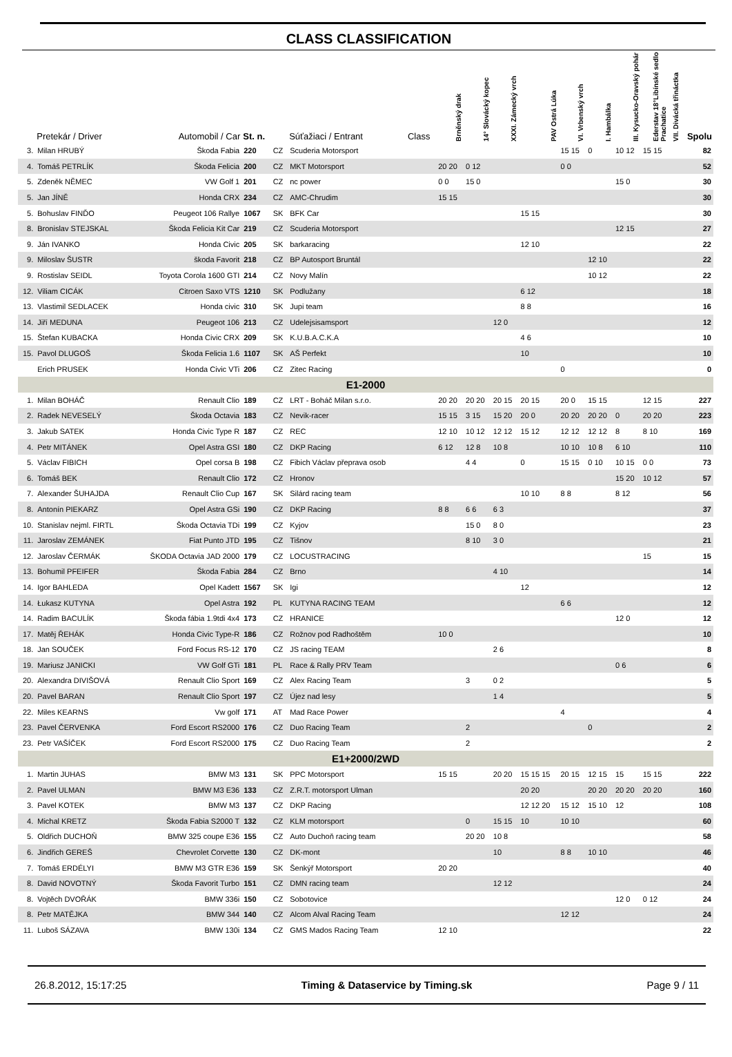CLASS CLASSIFICATION
| | Pretekár / Driver | Automobil / Car | St. n. | | Súťažiaci / Entrant | Class | Brněnský drak | 14° Slovácký kopec | XXXI. Zámecký vrch | PAV Ostrá Lúka | VI. Vrbenský vrch | I. Hambálka | III. Kysucko-Oravský pohár | Ederstav 18°Libínské sedlo Prachatice | VII. Divácká třináctka | Spolu |
| --- | --- | --- | --- | --- | --- | --- | --- | --- | --- | --- | --- | --- | --- | --- | --- | --- |
| 3. | Milan HRUBÝ | Škoda Fabia | 220 | CZ | Scuderia Motorsport | | | | | | 15 15 | 0 | 10 12 | 15 15 | | 82 |
| 4. | Tomáš PETRLÍK | Škoda Felicia | 200 | CZ | MKT Motorsport | | 20 20 | 0 12 | | | 0 0 | | | | | 52 |
| 5. | Zdeněk NĚMEC | VW Golf 1 | 201 | CZ | nc power | | 0 0 | 15 0 | | | | | 15 0 | | | 30 |
| 5. | Jan JÍNĚ | Honda CRX | 234 | CZ | AMC-Chrudim | | 15 15 | | | | | | | | | 30 |
| 5. | Bohuslav FINĎO | Peugeot 106 Rallye | 1067 | SK | BFK Car | | | | | 15 15 | | | | | | 30 |
| 8. | Bronislav STEJSKAL | Škoda Felicia Kit Car | 219 | CZ | Scuderia Motorsport | | | | | | | | 12 15 | | | 27 |
| 9. | Ján IVANKO | Honda Civic | 205 | SK | barkaracing | | | | | 12 10 | | | | | | 22 |
| 9. | Miloslav ŠUSTR | škoda Favorit | 218 | CZ | BP Autosport Bruntál | | | | | | | 12 10 | | | | 22 |
| 9. | Rostislav SEIDL | Toyota Corola 1600 GTI | 214 | CZ | Novy Malín | | | | | | | 10 12 | | | | 22 |
| 12. | Viliam CICÁK | Citroen Saxo VTS | 1210 | SK | Podlužany | | | | | 6 12 | | | | | | 18 |
| 13. | Vlastimil SEDLACEK | Honda civic | 310 | SK | Jupi team | | | | | 8 8 | | | | | | 16 |
| 14. | Jiří MEDUNA | Peugeot 106 | 213 | CZ | Udelejsisamsport | | | | 12 0 | | | | | | | 12 |
| 15. | Štefan KUBACKA | Honda Civic CRX | 209 | SK | K.U.B.A.C.K.A | | | | | 4 6 | | | | | | 10 |
| 15. | Pavol DLUGOŠ | Škoda Felicia 1.6 | 1107 | SK | AŠ Perfekt | | | | | 10 | | | | | | 10 |
| | Erich PRUSEK | Honda Civic VTi | 206 | CZ | Zitec Racing | | | | | | 0 | | | | | 0 |
| E1-2000 | | | | | | | | | | | | | | | | |
| 1. | Milan BOHÁČ | Renault Clio | 189 | CZ | LRT - Boháč Milan s.r.o. | | 20 20 | 20 20 | 20 15 | 20 15 | 20 0 | 15 15 | | 12 15 | | 227 |
| 2. | Radek NEVESELÝ | Škoda Octavia | 183 | CZ | Nevik-racer | | 15 15 | 3 15 | 15 20 | 20 0 | 20 20 | 20 20 | 0 | 20 20 | | 223 |
| 3. | Jakub SATEK | Honda Civic Type R | 187 | CZ | REC | | 12 10 | 10 12 | 12 12 | 15 12 | 12 12 | 12 12 | 8 | 8 10 | | 169 |
| 4. | Petr MITÁNEK | Opel Astra GSI | 180 | CZ | DKP Racing | | 6 12 | 12 8 | 10 8 | | 10 10 | 10 8 | 6 10 | | | 110 |
| 5. | Václav FIBICH | Opel corsa B | 198 | CZ | Fibich Václav přeprava osob | | | 4 4 | | 0 | 15 15 | 0 10 | 10 15 | 0 0 | | 73 |
| 6. | Tomáš BEK | Renault Clio | 172 | CZ | Hronov | | | | | | | | 15 20 | 10 12 | | 57 |
| 7. | Alexander ŠUHAJDA | Renault Clio Cup | 167 | SK | Silárd racing team | | | | | 10 10 | 8 8 | | 8 12 | | | 56 |
| 8. | Antonín PIEKARZ | Opel Astra GSi | 190 | CZ | DKP Racing | | 8 8 | 6 6 | 6 3 | | | | | | | 37 |
| 10. | Stanislav nejml. FIRTL | Škoda Octavia TDi | 199 | CZ | Kyjov | | | 15 0 | 8 0 | | | | | | | 23 |
| 11. | Jaroslav ZEMÁNEK | Fiat Punto JTD | 195 | CZ | Tišnov | | | 8 10 | 3 0 | | | | | | | 21 |
| 12. | Jaroslav ČERMÁK | ŠKODA Octavia JAD 2000 | 179 | CZ | LOCUSTRACING | | | | | | | | | 15 | | 15 |
| 13. | Bohumil PFEIFER | Škoda Fabia | 284 | CZ | Brno | | | | 4 10 | | | | | | | 14 |
| 14. | Igor BAHLEDA | Opel Kadett | 1567 | SK | Igi | | | | | 12 | | | | | | 12 |
| 14. | Łukasz KUTYNA | Opel Astra | 192 | PL | KUTYNA RACING TEAM | | | | | | 6 6 | | | | | 12 |
| 14. | Radim BACULÍK | Škoda fábia 1.9tdi 4x4 | 173 | CZ | HRANICE | | | | | | | | 12 0 | | | 12 |
| 17. | Matěj ŘEHÁK | Honda Civic Type-R | 186 | CZ | Rožnov pod Radhoštěm | | 10 0 | | | | | | | | | 10 |
| 18. | Jan SOUČEK | Ford Focus RS-12 | 170 | CZ | JS racing TEAM | | | | 2 6 | | | | | | | 8 |
| 19. | Mariusz JANICKI | VW Golf GTi | 181 | PL | Race & Rally PRV Team | | | | | | | | 0 6 | | | 6 |
| 20. | Alexandra DIVIŠOVÁ | Renault Clio Sport | 169 | CZ | Alex Racing Team | | | 3 | 0 2 | | | | | | | 5 |
| 20. | Pavel BARAN | Renault Clio Sport | 197 | CZ | Újez nad lesy | | | | 1 4 | | | | | | | 5 |
| 22. | Miles KEARNS | Vw golf | 171 | AT | Mad Race Power | | | | | | 4 | | | | | 4 |
| 23. | Pavel ČERVENKA | Ford Escort RS2000 | 176 | CZ | Duo Racing Team | | | 2 | | | | 0 | | | | 2 |
| 23. | Petr VAŠÍČEK | Ford Escort RS2000 | 175 | CZ | Duo Racing Team | | | 2 | | | | | | | | 2 |
| E1+2000/2WD | | | | | | | | | | | | | | | | |
| 1. | Martin JUHAS | BMW M3 | 131 | SK | PPC Motorsport | | 15 15 | | 20 20 | 15 15 15 | 20 15 | 12 15 | 15 | 15 15 | | 222 |
| 2. | Pavel ULMAN | BMW M3 E36 | 133 | CZ | Z.R.T. motorsport Ulman | | | | | 20 20 | | 20 20 | 20 20 | 20 20 | | 160 |
| 3. | Pavel KOTEK | BMW M3 | 137 | CZ | DKP Racing | | | | | 12 12 20 | 15 12 | 15 10 | 12 | | | 108 |
| 4. | Michal KRETZ | Škoda Fabia S2000 T | 132 | CZ | KLM motorsport | | | 0 | 15 15 | 10 | 10 10 | | | | | 60 |
| 5. | Oldřich DUCHOŇ | BMW 325 coupe E36 | 155 | CZ | Auto Duchoň racing team | | | 20 20 | 10 8 | | | | | | | 58 |
| 6. | Jindřich GEREŠ | Chevrolet Corvette | 130 | CZ | DK-mont | | | | 10 | | 8 8 | 10 10 | | | | 46 |
| 7. | Tomáš ERDÉLYI | BMW M3 GTR E36 | 159 | SK | Šenkýř Motorsport | | 20 20 | | | | | | | | | 40 |
| 8. | David NOVOTNÝ | Škoda Favorit Turbo | 151 | CZ | DMN racing team | | | | 12 12 | | | | | | | 24 |
| 8. | Vojtěch DVOŘÁK | BMW 336i | 150 | CZ | Sobotovice | | | | | | | | 12 0 | 0 12 | | 24 |
| 8. | Petr MATĚJKA | BMW 344 | 140 | CZ | Alcom Alval Racing Team | | | | | | 12 12 | | | | | 24 |
| 11. | Luboš SÁZAVA | BMW 130i | 134 | CZ | GMS Mados Racing Team | | 12 10 | | | | | | | | | 22 |
26.8.2012, 15:17:25 Timing & Dataservice by Timing.sk Page 9 / 11